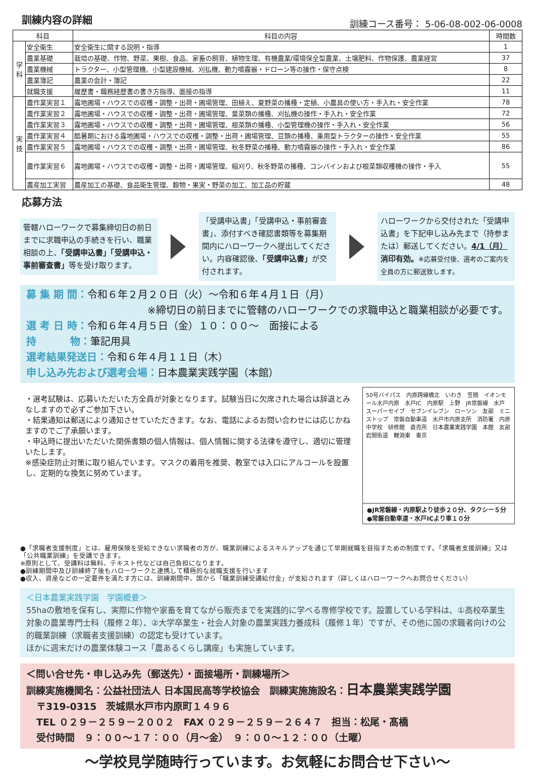訓練内容の詳細
訓練コース番号： 5-06-08-002-06-0008
| 科目 | | 科目の内容 | 時間数 |
| --- | --- | --- | --- |
| 学科 | 安全衛生 | 安全衛生に関する説明・指導 | 1 |
| | 農業基礎 | 栽培の基礎、作物、野菜、果樹、食品、家畜の飼育、植物生理、有機農業/環境保全型農業、土壌肥料、作物保護、農業経営 | 37 |
| | 農業機械 | トラクター、小型管理機、小型建設機械、刈払機、動力噴霧器・ドローン等の操作・保守点検 | 8 |
| | 農業簿記 | 農業の会計・簿記 | 22 |
| | 就職支援 | 履歴書・職務経歴書の書き方指導、面接の指導 | 11 |
| 実技 | 農作業実習１ | 露地圃場・ハウスでの収穫・調整・出荷・圃場管理、田植え、夏野菜の播種・定植、小農具の使い方・手入れ・安全作業 | 78 |
| | 農作業実習２ | 露地圃場・ハウスでの収穫・調整・出荷・圃場管理、葉菜類の播種、刈払機の操作・手入れ・安全作業 | 72 |
| | 農作業実習３ | 露地圃場・ハウスでの収穫・調整・出荷・圃場管理、根菜類の播種、小型管理機の操作・手入れ・安全作業 | 56 |
| | 農作業実習４ | 酷暑期における露地圃場・ハウスでの収穫・調整・出荷・圃場管理、豆類の播種、乗用型トラクターの操作・安全作業 | 55 |
| | 農作業実習５ | 露地圃場・ハウスでの収穫・調整・出荷・圃場管理、秋冬野菜の播種、動力噴霧器の操作・手入れ・安全作業 | 86 |
| | 農作業実習６ | 露地圃場・ハウスでの収穫・調整・出荷・圃場管理、稲刈り、秋冬野菜の播種、コンバインおよび根菜類収穫機の操作・手入 | 55 |
| | 農産加工実習 | 農産加工の基礎、食品衛生管理、穀物・果実・野菜の加工、加工品の貯蔵 | 48 |
応募方法
管轄ハローワークで募集締切日の前日までに求職申込の手続きを行い、職業相談の上、「受講申込書」「受講申込・事前審査書」等を受け取ります。
「受講申込書」「受講申込・事前審査書」、添付すべき確認書類等を募集期間内にハローワークへ提出してください。内容確認後、「受講申込書」が交付されます。
ハローワークから交付された「受講申込書」を下記申し込み先まで（持参または）郵送してください。4/1（月）消印有効。※応募受付後、選考のご案内を全員の方に郵送致します。
募 集 期 間：令和６年２月２０日（火）～令和６年４月１日（月）
※締切日の前日までに管轄のハローワークでの求職申込と職業相談が必要です。
選 考 日 時：令和６年４月５日（金）１０：００～　面接による
持　　　 物：筆記用具
選考結果発送日：令和６年４月１１日（木）
申し込み先および選考会場：日本農業実践学園（本館）
・選考試験は、応募いただいた方全員が対象となります。試験当日に欠席された場合は辞退とみなしますので必ずご参加下さい。
・結果通知は郵送により通知させていただきます。なお、電話によるお問い合わせには応じかねますのでご了承願います。
・申込時に提出いただいた関係書類の個人情報は、個人情報に関する法律を遵守し、適切に管理いたします。
※感染症防止対策に取り組んでいます。マスクの着用を推奨、教室では入口にアルコールを設置し、定期的な換気に努めています。
50号バイパス　内原跨線橋北　いわき　笠間　イオンモール水戸内原　水戸IC　内原駅　上野　JR常磐線　水戸　スーパーセイブ　セブンイレブン　ローソン　友部　ミニストップ　常磐自動車道　水戸市内原支所　消防署　内原中学校　研修館　直売所　日本農業実践学園　本館　友部　岩間街道　鯉淵東　東京
●JR常磐線・内原駅より徒歩２０分、タクシー５分
●常磐自動車道・水戸ICより車１０分
●「求職者支援制度」とは、雇用保険を受給できない求職者の方が、職業訓練によるスキルアップを通じて早期就職を目指すための制度です。「求職者支援訓練」又は「公共職業訓練」を受講できます。
※原則として、受講料は無料、テキスト代などは自己負担になります。
●訓練期間中及び訓練終了後もハローワークと連携して積極的な就職支援を行います
●収入、資産などの一定要件を満たす方には、訓練期間中、国から「職業訓練受講給付金」が支給されます（詳しくはハローワークへお問合せください）
＜日本農業実践学園　学園概要＞
55haの敷地を保有し、実際に作物や家畜を育てながら販売までを実践的に学べる専修学校です。設置している学科は、①高校卒業生対象の農業専門士科（履修２年）、②大学卒業生・社会人対象の農業実践力養成科（履修１年）ですが、その他に国の求職者向けの公的職業訓練（求職者支援訓練）の認定も受けています。
ほかに週末だけの農業体験コース「農あるくらし講座」も実施しています。
＜問い合せ先・申し込み先（郵送先）・面接場所・訓練場所＞
訓練実施機関名：公益社団法人 日本国民高等学校協会　訓練実施施設名：日本農業実践学園
〒319-0315　茨城県水戸市内原町１４９６
TEL ０２９－２５９－２００２　FAX ０２９－２５９－２６４７　担当：松尾・髙橋
受付時間　９：００～１７：００（月～金）　９：００～１２：００（土曜）
～学校見学随時行っています。お気軽にお問合せ下さい～